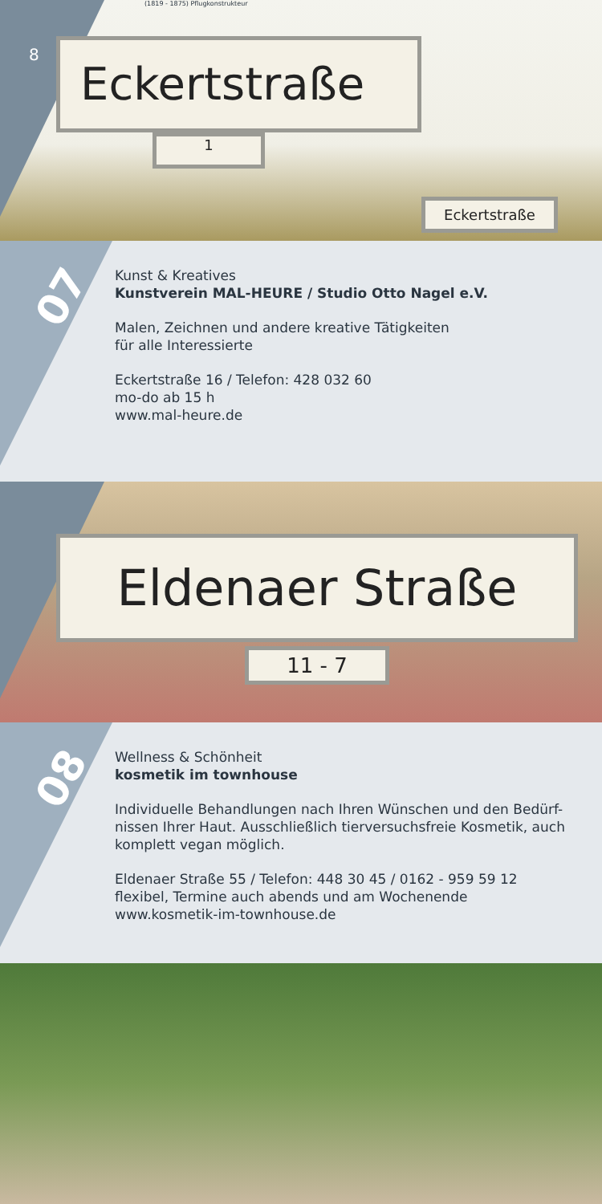8 Eckertstraße
1
Eckertstraße
(1819 - 1875) Pflugkonstrukteur
07
Kunst & Kreatives
Kunstverein MAL-HEURE / Studio Otto Nagel e.V.
Malen, Zeichnen und andere kreative Tätigkeiten
für alle Interessierte
Eckertstraße 16 / Telefon: 428 032 60
mo-do ab 15 h
www.mal-heure.de
Eldenaer Straße
11 - 7
08
Wellness & Schönheit
kosmetik im townhouse
Individuelle Behandlungen nach Ihren Wünschen und den Bedürf-
nissen Ihrer Haut. Ausschließlich tierversuchsfreie Kosmetik, auch
komplett vegan möglich.
Eldenaer Straße 55 / Telefon: 448 30 45 / 0162 - 959 59 12
flexibel, Termine auch abends und am Wochenende
www.kosmetik-im-townhouse.de